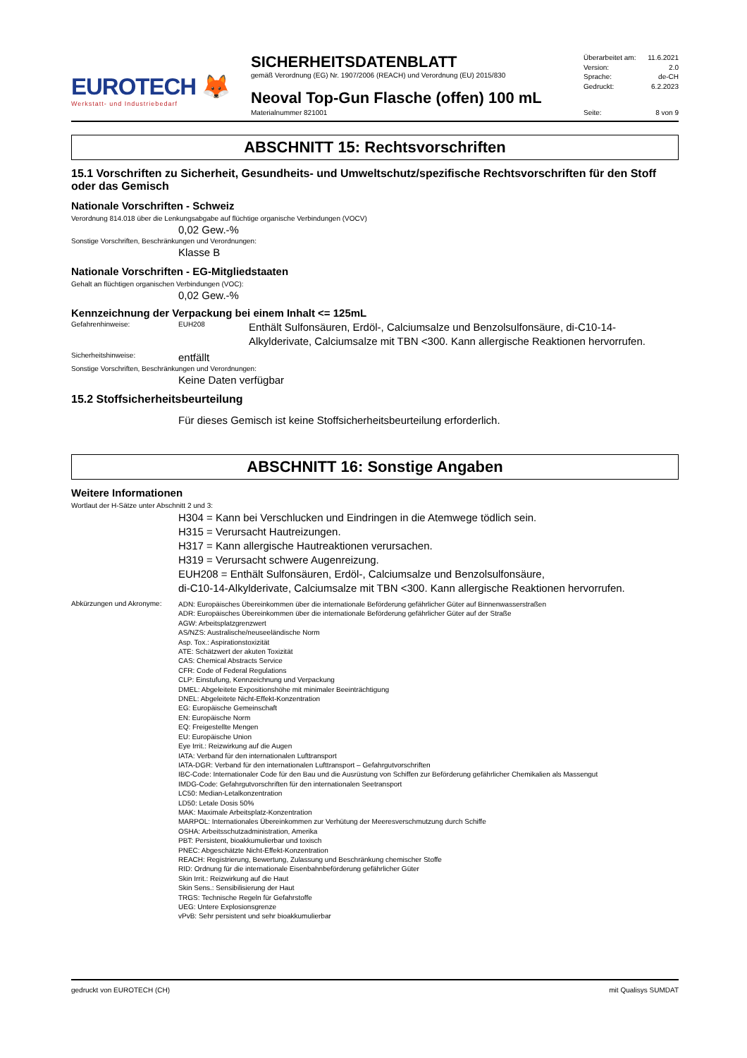EUROTECH 🦊
Werkstatt- und Industriebedarf
SICHERHEITSDATENBLATT
gemäß Verordnung (EG) Nr. 1907/2006 (REACH) und Verordnung (EU) 2015/830
Neoval Top-Gun Flasche (offen) 100 mL
Materialnummer 821001
Überarbeitet am: 11.6.2021
Version: 2.0
Sprache: de-CH
Gedruckt: 6.2.2023
Seite: 8 von 9
ABSCHNITT 15: Rechtsvorschriften
15.1 Vorschriften zu Sicherheit, Gesundheits- und Umweltschutz/spezifische Rechtsvorschriften für den Stoff oder das Gemisch
Nationale Vorschriften - Schweiz
Verordnung 814.018 über die Lenkungsabgabe auf flüchtige organische Verbindungen (VOCV)
0,02 Gew.-%
Sonstige Vorschriften, Beschränkungen und Verordnungen:
Klasse B
Nationale Vorschriften - EG-Mitgliedstaaten
Gehalt an flüchtigen organischen Verbindungen (VOC):
0,02 Gew.-%
Kennzeichnung der Verpackung bei einem Inhalt <= 125mL
Gefahrenhinweise: EUH208 Enthält Sulfonsäuren, Erdöl-, Calciumsalze und Benzolsulfonsäure, di-C10-14-Alkylderivate, Calciumsalze mit TBN <300. Kann allergische Reaktionen hervorrufen.
Sicherheitshinweise: entfällt
Sonstige Vorschriften, Beschränkungen und Verordnungen:
Keine Daten verfügbar
15.2 Stoffsicherheitsbeurteilung
Für dieses Gemisch ist keine Stoffsicherheitsbeurteilung erforderlich.
ABSCHNITT 16: Sonstige Angaben
Weitere Informationen
Wortlaut der H-Sätze unter Abschnitt 2 und 3:
H304 = Kann bei Verschlucken und Eindringen in die Atemwege tödlich sein.
H315 = Verursacht Hautreizungen.
H317 = Kann allergische Hautreaktionen verursachen.
H319 = Verursacht schwere Augenreizung.
EUH208 = Enthält Sulfonsäuren, Erdöl-, Calciumsalze und Benzolsulfonsäure,
di-C10-14-Alkylderivate, Calciumsalze mit TBN <300. Kann allergische Reaktionen hervorrufen.
Abkürzungen und Akronyme:
ADN: Europäisches Übereinkommen über die internationale Beförderung gefährlicher Güter auf Binnenwasserstraßen
ADR: Europäisches Übereinkommen über die internationale Beförderung gefährlicher Güter auf der Straße
AGW: Arbeitsplatzgrenzwert
AS/NZS: Australische/neuseeländische Norm
Asp. Tox.: Aspirationstoxizität
ATE: Schätzwert der akuten Toxizität
CAS: Chemical Abstracts Service
CFR: Code of Federal Regulations
CLP: Einstufung, Kennzeichnung und Verpackung
DMEL: Abgeleitete Expositionshöhe mit minimaler Beeinträchtigung
DNEL: Abgeleitete Nicht-Effekt-Konzentration
EG: Europäische Gemeinschaft
EN: Europäische Norm
EQ: Freigestellte Mengen
EU: Europäische Union
Eye Irrit.: Reizwirkung auf die Augen
IATA: Verband für den internationalen Lufttransport
IATA-DGR: Verband für den internationalen Lufttransport – Gefahrgutvorschriften
IBC-Code: Internationaler Code für den Bau und die Ausrüstung von Schiffen zur Beförderung gefährlicher Chemikalien als Massengut
IMDG-Code: Gefahrgutvorschriften für den internationalen Seetransport
LC50: Median-Letalkonzentration
LD50: Letale Dosis 50%
MAK: Maximale Arbeitsplatz-Konzentration
MARPOL: Internationales Übereinkommen zur Verhütung der Meeresverschmutzung durch Schiffe
OSHA: Arbeitsschutzadministration, Amerika
PBT: Persistent, bioakkumulierbar und toxisch
PNEC: Abgeschätzte Nicht-Effekt-Konzentration
REACH: Registrierung, Bewertung, Zulassung und Beschränkung chemischer Stoffe
RID: Ordnung für die internationale Eisenbahnbeförderung gefährlicher Güter
Skin Irrit.: Reizwirkung auf die Haut
Skin Sens.: Sensibilisierung der Haut
TRGS: Technische Regeln für Gefahrstoffe
UEG: Untere Explosionsgrenze
vPvB: Sehr persistent und sehr bioakkumulierbar
gedruckt von EUROTECH (CH) mit Qualisys SUMDAT